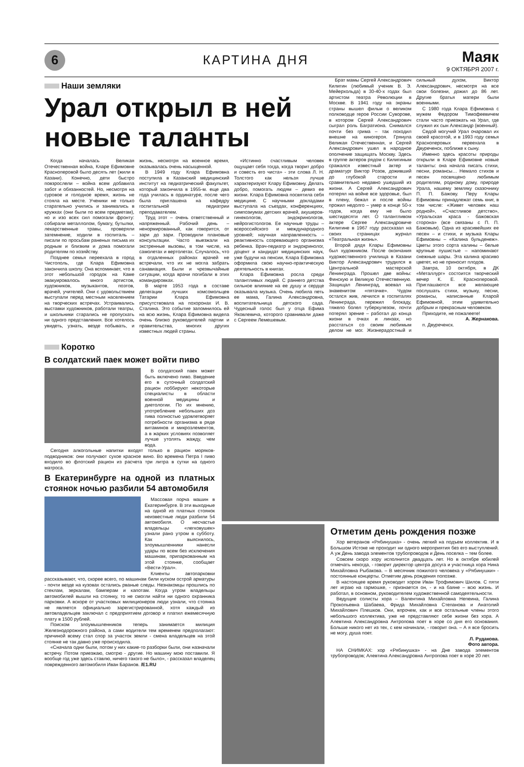6
КАРТИНА ДНЯ
Маяк
9 ОКТЯБРЯ 2007 г.
Наши земляки
Урал открыл в ней новые таланты
Когда началась Великая Отечественная война, Кларе Ефимовне Красноперовой было десять лет (жили в Казани). Конечно, дети быстро повзрослели – война всем добавила забот и обязанностей. Но, несмотря на суровое и голодное время, жизнь не стояла на месте. Ученики не только старательно учились и занимались в кружках (они были по всем предметам), но и изо всех сил помогали фронту: собирали металлолом, бумагу, бутылки, лекарственные травы, проверяли затемнение, ходили в госпиталь – писали по просьбам раненых письма их родным и близким и дома помогали родителям по хозяйству.
Позднее семья переехала в город Чистополь, где Клара Ефимовна закончила школу. Она вспоминает, что в этот небольшой городок на Каме эвакуировалось много артистов, художников, музыкантов, поэтов, врачей, учителей. Они с удовольствием выступали перед местным населением на творческих встречах. Устраивались выставки художников, работали театры, и школьники старались не пропускать ни одного представления. Все хотелось увидеть, узнать, везде побывать, и жизнь, несмотря на военное время, оказывалась очень насыщенной.
В 1949 году Клара Ефимовна поступила в Казанский медицинский институт на педиатрический факультет, который закончила в 1955-м. еще два года училась в ординатуре, после чего была приглашена на кафедру госпитальной педиатрии преподавателем.
Труд этот – очень ответственный и напряженный. Рабочий день – ненормированный, как говорится, от зари до зари. Проводили плановые консультации. Часто выезжали на экстренные вызовы, в том числе, на самолетах и вертолетах. Случалось, что в отдаленных районах врачей не встречали, что их не могла забрать санавиация. Были и чрезвычайные ситуации, когда врачи погибали в этих командировках.
В марте 1953 года в составе делегации лучших комсомольцев Татарии Клара Ефимовна присутствовала на похоронах И. В. Сталина. Это событие запомнилось ей на всю жизнь, Клара Ефимовна видела очень близко руководителей партии и правительства, многих других известных людей страны.
«Истинно счастливым человек ощущает себя тогда, когда творит добро и совесть его чиста» - эти слова Л. Н. Толстого как нельзя лучше характеризуют Клару Ефимовну. Делать добро, помогать людям – девиз ее жизни. Клара Ефимовна посвятила себя медицине. С научными докладами выступала на съездах, конференциях, симпозиумах детских врачей, акушеров-гинекологов, эндокринологов, нейрогистологов. Ее научные труды – всероссийского и международного уровней; научная направленность – реактивность созревающего организма ребенка. Врач-педиатр и эндокринолог, доцент и кандидат медицинских наук, уже будучи на пенсии, Клара Ефимовна оформила свою научно-практическую деятельность в книгах.
Клара Ефимовна росла среди талантливых людей. С раннего детства сильное влияние на ее душу и сердце оказывала музыка. Очень любила петь ее мама, Галина Александровна, воспитательница детского сада. Чудесный голос был у отца Ефима Яковлевича, которого сравнивали даже с Сергеем Лемешевым.
Брат мамы Сергей Александрович Килигин (любимый ученик В. Э. Мейерхольда) в 30-40-х годах был артистом театра Революции в Москве. В 1941 году на экраны страны вышел фильм о великом полководце герое России Суворове, в котором Сергей Александрович сыграл роль Багратиона. Снимался почти без грима – так походил внешне на киногероя. Грянула Великая Отечественная, и Сергей Александрович ушел в народное ополчение защищать Москву. Здесь в группе актеров рядом с Килигиным сражался известный актер и драматург Виктор Розов, доживший до глубокой старости и сравнительно недавно ушедший из жизни. А Сергей Александрович потерял на войне все здоровье, был в плену, бежал и после войны прожил недолго – умер в конце 50-х годов, когда ему не было шестидесяти лет. О талантливом актере Сергее Александровиче Килигине в 1967 году рассказал на своих страницах журнал «Театральная жизнь».
Второй дядя Клары Ефимовны был художником. После окончания художественного училища в Казани Виктор Александрович трудился в Центральной мастерской Ленинграда. Прошел две войны: Финскую и Великую Отечественную. Защищал Ленинград, воевал на знаменитом «пятачке». Чудом остался жив, лечился в госпиталях Ленинграда, пережил блокаду, тяжело болел туберкулезом, почти потерял зрение – работал до конца жизни в очках и линзах, но расстаться со своим любимым делом не мог. Жизнерадостный и сильный духом, Виктор Александрович, несмотря на все свои болезни, дожил до 86 лет. Другие братья матери были военными.
С 1980 года Клара Ефимовна с мужем Федором Тимофеевичем стали часто приезжать на Урал, где служил их сын Александр (военный).
Седой могучий Урал очаровал их своей красотой, и в 1993 году семья Красноперовых переехала в Двуреченск, поближе к сыну.
Именно здесь красоты природы открыли в Кларе Ефимовне новые таланты: она начала писать стихи, песни, романсы… Немало стихов и песен посвящено любимым родителям, родному дому, природе Урала, нашему земляку сказочнику П. П. Бажову. Перу Клары Ефимовны принадлежат семь книг, в том числе: «Живет человек наш родной», «Счастливое детство», «Уральская краса - бажовская сторона» (все связаны с П. П. Бажовым). Одна из красивейших ее песен – и стихи, и музыка Клары Ефимовны – «Калина бульденеж». Цветы этого сорта калины – белые крупные пушистые – напоминают снежные шары. Эта калина красиво цветет, но не приносит плодов.
Завтра, 10 октября, в ДК «Металлург» состоится творческий вечер К. Е. Красноперовой. Приглашаются все желающие послушать стихи, музыку, песни, романсы, написанные Кларой Ефимовной, этим удивительно добрым и прекрасным человеком.
Приходите, не пожалеете!
А. Жернакова.
п. Двуреченск.
Коротко
В солдатский паек может войти пиво
В солдатский паек может быть включено пиво. Введение его в суточный солдатский рацион лоббируют некоторые специалисты в области военной медицины и диетологии. По их мнению, употребление небольших доз пива полностью удовлетворяет потребности организма в ряде витаминов и микроэлементов, а в жарких условиях позволяет лучше утолять жажду, чем вода.
Сегодня алкогольные напитки входят только в рацион моряков-подводников: они получают сухое красное вино. Во времена Петра I пиво входило во флотский рацион из расчета три литра в сутки на одного матроса.
В Екатеринбурге на одной из платных стоянок ночью разбили 54 автомобиля
Массовая порча машин в Екатеринбурге. В эти выходные на одной из платных стоянок неизвестные люди разбили 54 автомобиля. О несчастье владельцы «легковушек» узнали рано утром в субботу. Как выяснилось, злоумышленники нанесли удары по всем без исключения машинам, припаркованным на этой стоянке, сообщает «Вести-Урал».
Клиенты автопарковки рассказывают, что, скорее всего, по машинам били куском острой арматуры - почти везде на кузовах остались рваные следы. Незнакомцы прошлись по стеклам, зеркалам, бамперам и капотам. Когда утром владельцы автомобилей вышли на стоянку, то не смогли найти ни одного охранника парковки. А вскоре от участковых милиционеров люди узнали, что стоянка не является официально зарегистрированной, хотя каждый из автовладельцев заключал с предприятием договор и платил ежемесячную плату в 1500 рублей.
Поиском злоумышленников теперь занимается милиция Железнодорожного района, а сами водители тем временем предполагают: причиной всему стал спор за участок земли - смена владельцев на этой стоянке не так давно уже происходила.
«Сначала одни были, потом у них какие-то разборки были, они назначали встречу. Потом приезжаю, смотрю - другие. Но машину мою поставили. Я вообще год уже здесь ставлю, ничего такого не было», - рассказал владелец поврежденного автомобиля Иван Баранов. /E1.RU
Отметим день рождения позже
Хор ветеранов «Рябинушка» - очень легкий на подъем коллектив. И в Большом Истоке не проходит ни одного мероприятия без его выступлений. А уж День завода элементов трубопроводов и День поселка – тем более.
Совсем скоро хору исполнится двадцать лет. Но в октябре юбилей отмечать некогда, - говорит директор центра досуга и участница хора Нина Михайловна Рыбакова. – В месячник пожилого человека у «Рябинушки» - постоянные концерты. Отметим день рождения попозже.
В настоящее время руководит хором Иван Трофимович Шилов. С пяти лет играю на гармошке, - признается он, - и на баяне – всю жизнь. И работал, в основном, руководителем художественной самодеятельности.
Ведущие солисты хора – Валентина Михайловна Непеина, Галина Прокопьевна Шабаева, Фрида Михайловна Степанова и Анатолий Михайлович Плешков. Они, впрочем, как и все остальные члены этого небольшого коллектива, уже не представляют себе жизни без хора. А Алевтина Александровна Антропова поет в хоре со дня его основания. Больше никого нет из тех, с кем начинали, - говорит она. – А я все бросить не могу, душа поет.
Л. Рудакова.
Фото автора.
НА СНИМКАХ: хор «Рябинушка» - на Дне завода элементов трубопроводов; Алевтина Александровна Антропова поет в хоре 20 лет.